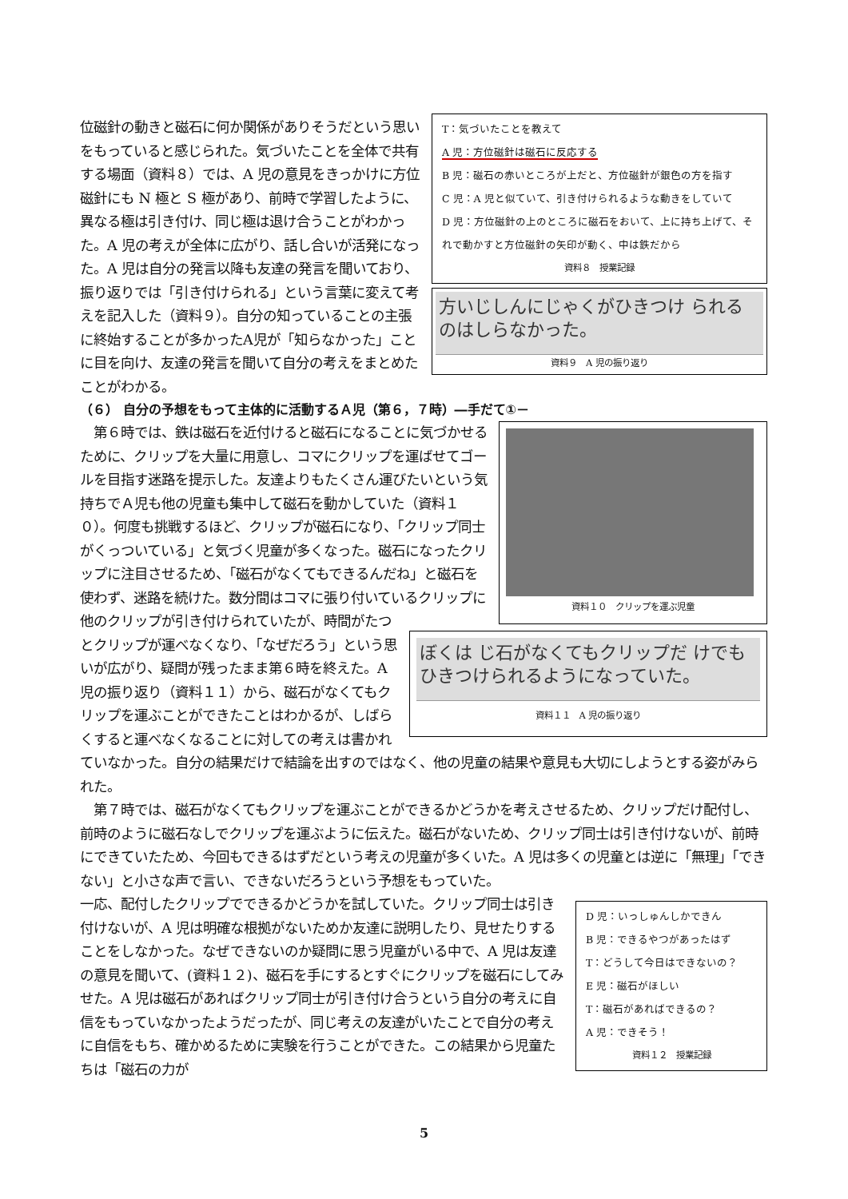T：気づいたことを教えて
A 児：方位磁針は磁石に反応する
B 児：磁石の赤いところが上だと、方位磁針が銀色の方を指す
C 児：A 児と似ていて、引き付けられるような動きをしていて
D 児：方位磁針の上のところに磁石をおいて、上に持ち上げて、それで動かすと方位磁針の矢印が動く、中は鉄だから
資料８　授業記録
方いじしんにじゃくがひきつけ られるのはしらなかった。
資料９　A 児の振り返り
位磁針の動きと磁石に何か関係がありそうだという思いをもっていると感じられた。気づいたことを全体で共有する場面（資料８）では、A 児の意見をきっかけに方位磁針にも N 極と S 極があり、前時で学習したように、異なる極は引き付け、同じ極は退け合うことがわかった。A 児の考えが全体に広がり、話し合いが活発になった。A 児は自分の発言以降も友達の発言を聞いており、振り返りでは「引き付けられる」という言葉に変えて考えを記入した（資料９）。自分の知っていることの主張に終始することが多かったA児が「知らなかった」ことに目を向け、友達の発言を聞いて自分の考えをまとめたことがわかる。
（６） 自分の予想をもって主体的に活動するＡ児（第６，７時）―手だて①－
資料１０　クリップを運ぶ児童
ぼくは じ石がなくてもクリップだ けでもひきつけられるようになっていた。
資料１１　A 児の振り返り
　第６時では、鉄は磁石を近付けると磁石になることに気づかせるために、クリップを大量に用意し、コマにクリップを運ばせてゴールを目指す迷路を提示した。友達よりもたくさん運びたいという気持ちでＡ児も他の児童も集中して磁石を動かしていた（資料１０）。何度も挑戦するほど、クリップが磁石になり、「クリップ同士がくっついている」と気づく児童が多くなった。磁石になったクリップに注目させるため、「磁石がなくてもできるんだね」と磁石を使わず、迷路を続けた。数分間はコマに張り付いているクリップに他のクリップが引き付けられていたが、時間がたつとクリップが運べなくなり、「なぜだろう」という思いが広がり、疑問が残ったまま第６時を終えた。A 児の振り返り（資料１１）から、磁石がなくてもクリップを運ぶことができたことはわかるが、しばらくすると運べなくなることに対しての考えは書かれていなかった。自分の結果だけで結論を出すのではなく、他の児童の結果や意見も大切にしようとする姿がみられた。
　第７時では、磁石がなくてもクリップを運ぶことができるかどうかを考えさせるため、クリップだけ配付し、前時のように磁石なしでクリップを運ぶように伝えた。磁石がないため、クリップ同士は引き付けないが、前時にできていたため、今回もできるはずだという考えの児童が多くいた。A 児は多くの児童とは逆に「無理」「できない」と小さな声で言い、できないだろうという予想をもっていた。
D 児：いっしゅんしかできん
B 児：できるやつがあったはず
T：どうして今日はできないの？
E 児：磁石がほしい
T：磁石があればできるの？
A 児：できそう！
資料１２　授業記録
一応、配付したクリップでできるかどうかを試していた。クリップ同士は引き付けないが、A 児は明確な根拠がないためか友達に説明したり、見せたりすることをしなかった。なぜできないのか疑問に思う児童がいる中で、A 児は友達の意見を聞いて、(資料１２)、磁石を手にするとすぐにクリップを磁石にしてみせた。A 児は磁石があればクリップ同士が引き付け合うという自分の考えに自信をもっていなかったようだったが、同じ考えの友達がいたことで自分の考えに自信をもち、確かめるために実験を行うことができた。この結果から児童たちは「磁石の力が
5